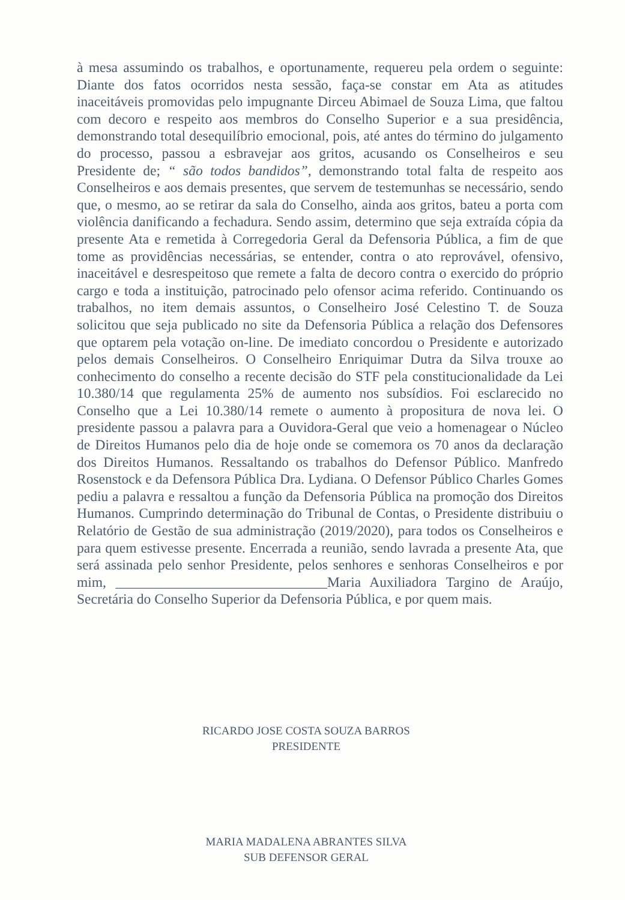à mesa assumindo os trabalhos, e oportunamente, requereu pela ordem o seguinte: Diante dos fatos ocorridos nesta sessão, faça-se constar em Ata as atitudes inaceitáveis promovidas pelo impugnante Dirceu Abimael de Souza Lima, que faltou com decoro e respeito aos membros do Conselho Superior e a sua presidência, demonstrando total desequilíbrio emocional, pois, até antes do término do julgamento do processo, passou a esbravejar aos gritos, acusando os Conselheiros e seu Presidente de; “ são todos bandidos”, demonstrando total falta de respeito aos Conselheiros e aos demais presentes, que servem de testemunhas se necessário, sendo que, o mesmo, ao se retirar da sala do Conselho, ainda aos gritos, bateu a porta com violência danificando a fechadura. Sendo assim, determino que seja extraída cópia da presente Ata e remetida à Corregedoria Geral da Defensoria Pública, a fim de que tome as providências necessárias, se entender, contra o ato reprovável, ofensivo, inaceitável e desrespeitoso que remete a falta de decoro contra o exercido do próprio cargo e toda a instituição, patrocinado pelo ofensor acima referido. Continuando os trabalhos, no item demais assuntos, o Conselheiro José Celestino T. de Souza solicitou que seja publicado no site da Defensoria Pública a relação dos Defensores que optarem pela votação on-line. De imediato concordou o Presidente e autorizado pelos demais Conselheiros. O Conselheiro Enriquimar Dutra da Silva trouxe ao conhecimento do conselho a recente decisão do STF pela constitucionalidade da Lei 10.380/14 que regulamenta 25% de aumento nos subsídios. Foi esclarecido no Conselho que a Lei 10.380/14 remete o aumento à propositura de nova lei. O presidente passou a palavra para a Ouvidora-Geral que veio a homenagear o Núcleo de Direitos Humanos pelo dia de hoje onde se comemora os 70 anos da declaração dos Direitos Humanos. Ressaltando os trabalhos do Defensor Público. Manfredo Rosenstock e da Defensora Pública Dra. Lydiana. O Defensor Público Charles Gomes pediu a palavra e ressaltou a função da Defensoria Pública na promoção dos Direitos Humanos. Cumprindo determinação do Tribunal de Contas, o Presidente distribuiu o Relatório de Gestão de sua administração (2019/2020), para todos os Conselheiros e para quem estivesse presente. Encerrada a reunião, sendo lavrada a presente Ata, que será assinada pelo senhor Presidente, pelos senhores e senhoras Conselheiros e por mim, ______________________________Maria Auxiliadora Targino de Araújo, Secretária do Conselho Superior da Defensoria Pública, e por quem mais.
RICARDO JOSE COSTA SOUZA BARROS
PRESIDENTE
MARIA MADALENA ABRANTES SILVA
SUB DEFENSOR GERAL